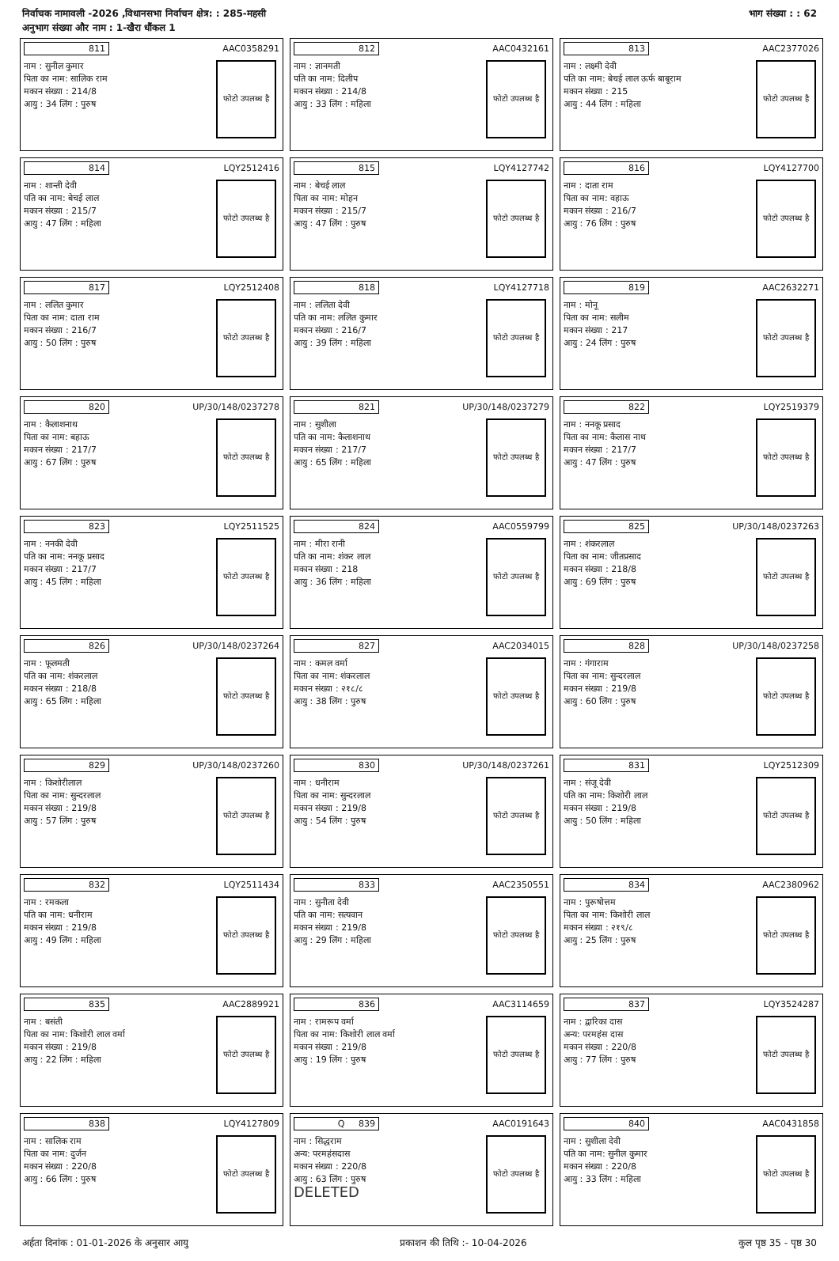निर्वाचक नामावली -2026 ,विधानसभा निर्वाचन क्षेत्र: : 285-महसी भाग संख्या : : 62
अनुभाग संख्या और नाम : 1-खैरा धौंकल 1
811 AAC0358291
नाम : सुनील कुमार
पिता का नाम: सालिक राम
मकान संख्या : 214/8
आयु : 34 लिंग : पुरुष
फोटो उपलब्ध है
812 AAC0432161
नाम : ज्ञानमती
पति का नाम: दिलीप
मकान संख्या : 214/8
आयु : 33 लिंग : महिला
फोटो उपलब्ध है
813 AAC2377026
नाम : लक्ष्मी देवी
पति का नाम: बेचई लाल ऊर्फ बाबूराम
मकान संख्या : 215
आयु : 44 लिंग : महिला
फोटो उपलब्ध है
814 LQY2512416
नाम : शान्ती देवी
पति का नाम: बेचई लाल
मकान संख्या : 215/7
आयु : 47 लिंग : महिला
फोटो उपलब्ध है
815 LQY4127742
नाम : बेचई लाल
पिता का नाम: मोहन
मकान संख्या : 215/7
आयु : 47 लिंग : पुरुष
फोटो उपलब्ध है
816 LQY4127700
नाम : दाता राम
पिता का नाम: वहाऊ
मकान संख्या : 216/7
आयु : 76 लिंग : पुरुष
फोटो उपलब्ध है
817 LQY2512408
नाम : ललित कुमार
पिता का नाम: दाता राम
मकान संख्या : 216/7
आयु : 50 लिंग : पुरुष
फोटो उपलब्ध है
818 LQY4127718
नाम : ललिता देवी
पति का नाम: ललित कुमार
मकान संख्या : 216/7
आयु : 39 लिंग : महिला
फोटो उपलब्ध है
819 AAC2632271
नाम : मोनू
पिता का नाम: सलीम
मकान संख्या : 217
आयु : 24 लिंग : पुरुष
फोटो उपलब्ध है
820 UP/30/148/0237278
नाम : कैलाशनाथ
पिता का नाम: बहाऊ
मकान संख्या : 217/7
आयु : 67 लिंग : पुरुष
फोटो उपलब्ध है
821 UP/30/148/0237279
नाम : सुशीला
पति का नाम: कैलाशनाथ
मकान संख्या : 217/7
आयु : 65 लिंग : महिला
फोटो उपलब्ध है
822 LQY2519379
नाम : ननकू प्रसाद
पिता का नाम: कैलास नाथ
मकान संख्या : 217/7
आयु : 47 लिंग : पुरुष
फोटो उपलब्ध है
823 LQY2511525
नाम : ननकी देवी
पति का नाम: ननकू प्रसाद
मकान संख्या : 217/7
आयु : 45 लिंग : महिला
फोटो उपलब्ध है
824 AAC0559799
नाम : मीरा रानी
पति का नाम: शंकर लाल
मकान संख्या : 218
आयु : 36 लिंग : महिला
फोटो उपलब्ध है
825 UP/30/148/0237263
नाम : शंकरलाल
पिता का नाम: जीतप्रसाद
मकान संख्या : 218/8
आयु : 69 लिंग : पुरुष
फोटो उपलब्ध है
826 UP/30/148/0237264
नाम : फूलमती
पति का नाम: शंकरलाल
मकान संख्या : 218/8
आयु : 65 लिंग : महिला
फोटो उपलब्ध है
827 AAC2034015
नाम : कमल वर्मा
पिता का नाम: शंकरलाल
मकान संख्या : २१८/८
आयु : 38 लिंग : पुरुष
फोटो उपलब्ध है
828 UP/30/148/0237258
नाम : गंगाराम
पिता का नाम: सुन्दरलाल
मकान संख्या : 219/8
आयु : 60 लिंग : पुरुष
फोटो उपलब्ध है
829 UP/30/148/0237260
नाम : किशोरीलाल
पिता का नाम: सुन्दरलाल
मकान संख्या : 219/8
आयु : 57 लिंग : पुरुष
फोटो उपलब्ध है
830 UP/30/148/0237261
नाम : धनीराम
पिता का नाम: सुन्दरलाल
मकान संख्या : 219/8
आयु : 54 लिंग : पुरुष
फोटो उपलब्ध है
831 LQY2512309
नाम : संजू देवी
पति का नाम: किशोरी लाल
मकान संख्या : 219/8
आयु : 50 लिंग : महिला
फोटो उपलब्ध है
832 LQY2511434
नाम : रमकला
पति का नाम: धनीराम
मकान संख्या : 219/8
आयु : 49 लिंग : महिला
फोटो उपलब्ध है
833 AAC2350551
नाम : सुनीता देवी
पति का नाम: सत्यवान
मकान संख्या : 219/8
आयु : 29 लिंग : महिला
फोटो उपलब्ध है
834 AAC2380962
नाम : पुरूषोत्तम
पिता का नाम: किशोरी लाल
मकान संख्या : २१९/८
आयु : 25 लिंग : पुरुष
फोटो उपलब्ध है
835 AAC2889921
नाम : बसंती
पिता का नाम: किशोरी लाल वर्मा
मकान संख्या : 219/8
आयु : 22 लिंग : महिला
फोटो उपलब्ध है
836 AAC3114659
नाम : रामरूप वर्मा
पिता का नाम: किशोरी लाल वर्मा
मकान संख्या : 219/8
आयु : 19 लिंग : पुरुष
फोटो उपलब्ध है
837 LQY3524287
नाम : द्वारिका दास
अन्य: परमहंस दास
मकान संख्या : 220/8
आयु : 77 लिंग : पुरुष
फोटो उपलब्ध है
838 LQY4127809
नाम : सालिक राम
पिता का नाम: दुर्जन
मकान संख्या : 220/8
आयु : 66 लिंग : पुरुष
फोटो उपलब्ध है
Q 839 AAC0191643
नाम : सिद्धराम
अन्य: परमहंसदास
मकान संख्या : 220/8
आयु : 63 लिंग : पुरुष
DELETED
फोटो उपलब्ध है
840 AAC0431858
नाम : सुशीला देवी
पति का नाम: सुनील कुमार
मकान संख्या : 220/8
आयु : 33 लिंग : महिला
फोटो उपलब्ध है
अर्हता दिनांक : 01-01-2026 के अनुसार आयु प्रकाशन की तिथि :- 10-04-2026 कुल पृष्ठ 35 - पृष्ठ 30